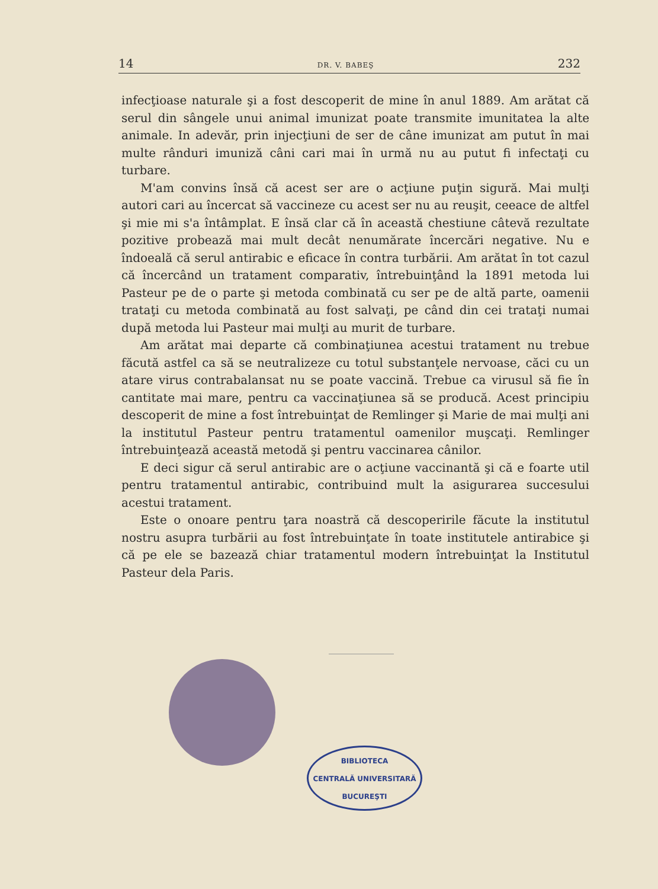14 DR. V. BABEŞ 232
infecţioase naturale şi a fost descoperit de mine în anul 1889. Am arătat că serul din sângele unui animal imunizat poate transmite imunitatea la alte animale. In adevăr, prin injecţiuni de ser de câne imunizat am putut în mai multe rânduri imuniză câni cari mai în urmă nu au putut fi infectaţi cu turbare.
M'am convins însă că acest ser are o acţiune puţin sigură. Mai mulţi autori cari au încercat să vaccineze cu acest ser nu au reuşit, ceeace de altfel şi mie mi s'a întâmplat. E însă clar că în această chestiune câtevă rezultate pozitive probează mai mult decât nenumărate încercări negative. Nu e îndoeală că serul antirabic e eficace în contra turbării. Am arătat în tot cazul că încercând un tratament comparativ, întrebuinţând la 1891 metoda lui Pasteur pe de o parte şi metoda combinată cu ser pe de altă parte, oamenii trataţi cu metoda combinată au fost salvaţi, pe când din cei trataţi numai după metoda lui Pasteur mai mulţi au murit de turbare.
Am arătat mai departe că combinaţiunea acestui tratament nu trebue făcută astfel ca să se neutralizeze cu totul substanţele nervoase, căci cu un atare virus contrabalansat nu se poate vaccină. Trebue ca virusul să fie în cantitate mai mare, pentru ca vaccinaţiunea să se producă. Acest principiu descoperit de mine a fost întrebuinţat de Remlinger şi Marie de mai mulţi ani la institutul Pasteur pentru tratamentul oamenilor muşcaţi. Remlinger întrebuinţează această metodă şi pentru vaccinarea cânilor.
E deci sigur că serul antirabic are o acţiune vaccinantă şi că e foarte util pentru tratamentul antirabic, contribuind mult la asigurarea succesului acestui tratament.
Este o onoare pentru ţara noastră că descoperirile făcute la institutul nostru asupra turbării au fost întrebuinţate în toate institutele antirabice şi că pe ele se bazează chiar tratamentul modern întrebuinţat la Institutul Pasteur dela Paris.
BIBLIOTECA
CENTRALĂ UNIVERSITARĂ
BUCUREŞTI